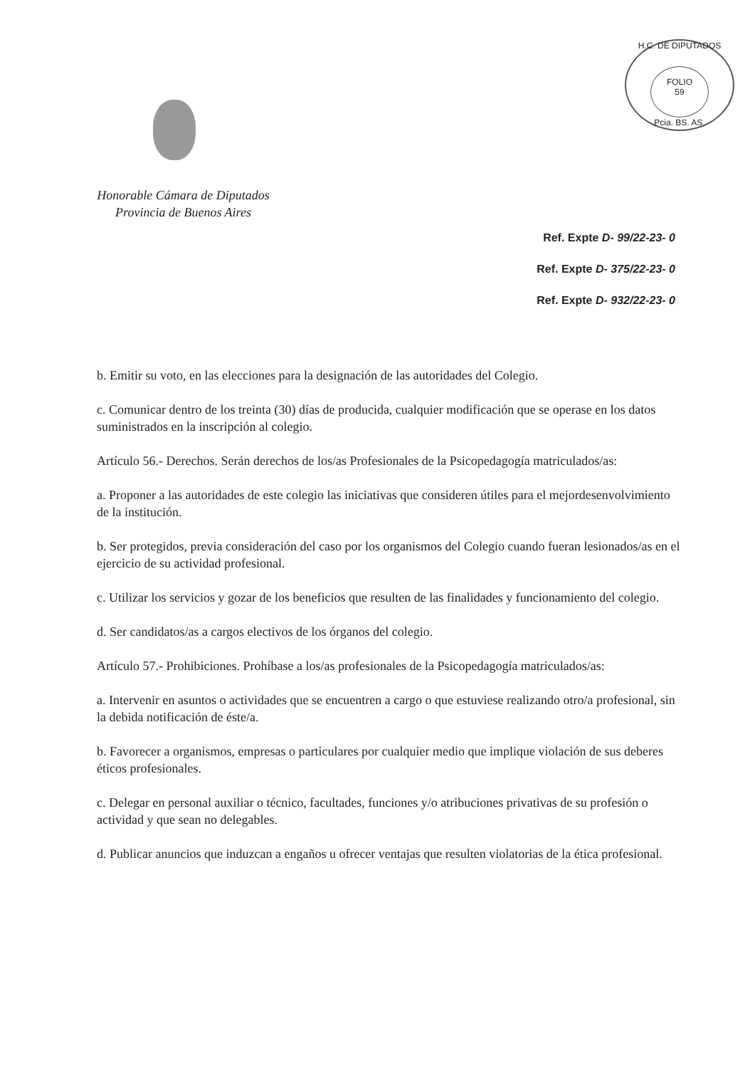H.C. DE DIPUTADOS
FOLIO
59
Pcia. BS. AS.
Honorable Cámara de Diputados
Provincia de Buenos Aires
Ref. Expte D- 99/22-23- 0
Ref. Expte D- 375/22-23- 0
Ref. Expte D- 932/22-23- 0
b. Emitir su voto, en las elecciones para la designación de las autoridades del Colegio.
c. Comunicar dentro de los treinta (30) días de producida, cualquier modificación que se operase en los datos suministrados en la inscripción al colegio.
Artículo 56.- Derechos. Serán derechos de los/as Profesionales de la Psicopedagogía matriculados/as:
a. Proponer a las autoridades de este colegio las iniciativas que consideren útiles para el mejordesenvolvimiento de la institución.
b. Ser protegidos, previa consideración del caso por los organismos del Colegio cuando fueran lesionados/as en el ejercicio de su actividad profesional.
c. Utilizar los servicios y gozar de los beneficios que resulten de las finalidades y funcionamiento del colegio.
d. Ser candidatos/as a cargos electivos de los órganos del colegio.
Artículo 57.- Prohibiciones. Prohíbase a los/as profesionales de la Psicopedagogía matriculados/as:
a. Intervenir en asuntos o actividades que se encuentren a cargo o que estuviese realizando otro/a profesional, sin la debida notificación de éste/a.
b. Favorecer a organismos, empresas o particulares por cualquier medio que implique violación de sus deberes éticos profesionales.
c. Delegar en personal auxiliar o técnico, facultades, funciones y/o atribuciones privativas de su profesión o actividad y que sean no delegables.
d. Publicar anuncios que induzcan a engaños u ofrecer ventajas que resulten violatorias de la ética profesional.